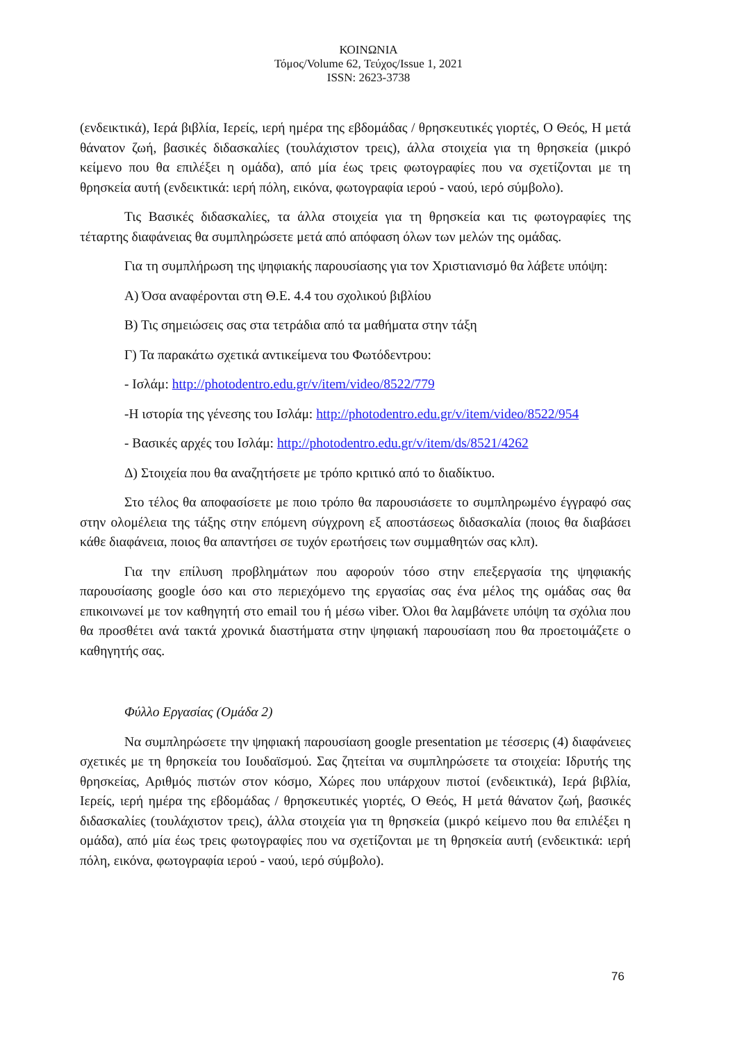ΚΟΙΝΩΝΙΑ
Τόμος/Volume 62, Τεύχος/Issue 1, 2021
ISSN: 2623-3738
(ενδεικτικά), Ιερά βιβλία, Ιερείς, ιερή ημέρα της εβδομάδας / θρησκευτικές γιορτές, Ο Θεός, Η μετά θάνατον ζωή, βασικές διδασκαλίες (τουλάχιστον τρεις), άλλα στοιχεία για τη θρησκεία (μικρό κείμενο που θα επιλέξει η ομάδα), από μία έως τρεις φωτογραφίες που να σχετίζονται με τη θρησκεία αυτή (ενδεικτικά: ιερή πόλη, εικόνα, φωτογραφία ιερού - ναού, ιερό σύμβολο).
Τις Βασικές διδασκαλίες, τα άλλα στοιχεία για τη θρησκεία και τις φωτογραφίες της τέταρτης διαφάνειας θα συμπληρώσετε μετά από απόφαση όλων των μελών της ομάδας.
Για τη συμπλήρωση της ψηφιακής παρουσίασης για τον Χριστιανισμό θα λάβετε υπόψη:
Α) Όσα αναφέρονται στη Θ.Ε. 4.4 του σχολικού βιβλίου
Β) Τις σημειώσεις σας στα τετράδια από τα μαθήματα στην τάξη
Γ) Τα παρακάτω σχετικά αντικείμενα του Φωτόδεντρου:
- Ισλάμ: http://photodentro.edu.gr/v/item/video/8522/779
-Η ιστορία της γένεσης του Ισλάμ: http://photodentro.edu.gr/v/item/video/8522/954
- Βασικές αρχές του Ισλάμ: http://photodentro.edu.gr/v/item/ds/8521/4262
Δ) Στοιχεία που θα αναζητήσετε με τρόπο κριτικό από το διαδίκτυο.
Στο τέλος θα αποφασίσετε με ποιο τρόπο θα παρουσιάσετε το συμπληρωμένο έγγραφό σας στην ολομέλεια της τάξης στην επόμενη σύγχρονη εξ αποστάσεως διδασκαλία (ποιος θα διαβάσει κάθε διαφάνεια, ποιος θα απαντήσει σε τυχόν ερωτήσεις των συμμαθητών σας κλπ).
Για την επίλυση προβλημάτων που αφορούν τόσο στην επεξεργασία της ψηφιακής παρουσίασης google όσο και στο περιεχόμενο της εργασίας σας ένα μέλος της ομάδας σας θα επικοινωνεί με τον καθηγητή στο email του ή μέσω viber. Όλοι θα λαμβάνετε υπόψη τα σχόλια που θα προσθέτει ανά τακτά χρονικά διαστήματα στην ψηφιακή παρουσίαση που θα προετοιμάζετε ο καθηγητής σας.
Φύλλο Εργασίας (Ομάδα 2)
Να συμπληρώσετε την ψηφιακή παρουσίαση google presentation με τέσσερις (4) διαφάνειες σχετικές με τη θρησκεία του Ιουδαϊσμού. Σας ζητείται να συμπληρώσετε τα στοιχεία: Ιδρυτής της θρησκείας, Αριθμός πιστών στον κόσμο, Χώρες που υπάρχουν πιστοί (ενδεικτικά), Ιερά βιβλία, Ιερείς, ιερή ημέρα της εβδομάδας / θρησκευτικές γιορτές, Ο Θεός, Η μετά θάνατον ζωή, βασικές διδασκαλίες (τουλάχιστον τρεις), άλλα στοιχεία για τη θρησκεία (μικρό κείμενο που θα επιλέξει η ομάδα), από μία έως τρεις φωτογραφίες που να σχετίζονται με τη θρησκεία αυτή (ενδεικτικά: ιερή πόλη, εικόνα, φωτογραφία ιερού - ναού, ιερό σύμβολο).
76